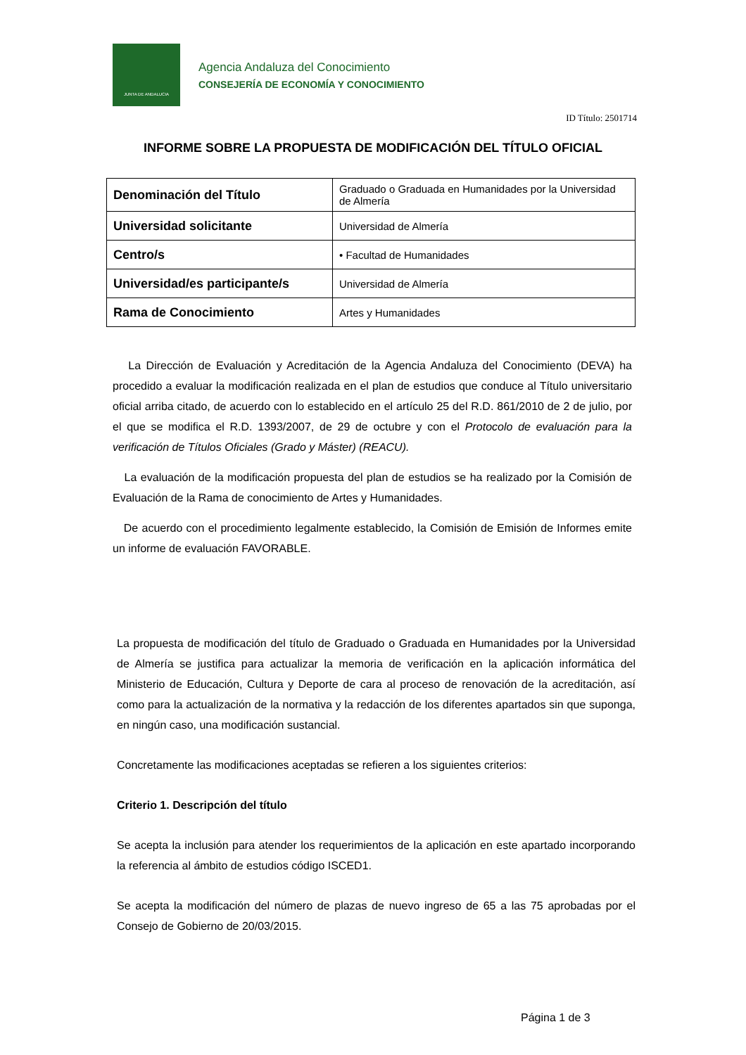JUNTA DE ANDALUCIA
Agencia Andaluza del Conocimiento
CONSEJERÍA DE ECONOMÍA Y CONOCIMIENTO
ID Título: 2501714
INFORME SOBRE LA PROPUESTA DE MODIFICACIÓN DEL TÍTULO OFICIAL
| Denominación del Título | Graduado o Graduada en Humanidades por la Universidad de Almería |
| Universidad solicitante | Universidad de Almería |
| Centro/s | • Facultad de Humanidades |
| Universidad/es participante/s | Universidad de Almería |
| Rama de Conocimiento | Artes y Humanidades |
La Dirección de Evaluación y Acreditación de la Agencia Andaluza del Conocimiento (DEVA) ha procedido a evaluar la modificación realizada en el plan de estudios que conduce al Título universitario oficial arriba citado, de acuerdo con lo establecido en el artículo 25 del R.D. 861/2010 de 2 de julio, por el que se modifica el R.D. 1393/2007, de 29 de octubre y con el Protocolo de evaluación para la verificación de Títulos Oficiales (Grado y Máster) (REACU).
La evaluación de la modificación propuesta del plan de estudios se ha realizado por la Comisión de Evaluación de la Rama de conocimiento de Artes y Humanidades.
De acuerdo con el procedimiento legalmente establecido, la Comisión de Emisión de Informes emite un informe de evaluación FAVORABLE.
La propuesta de modificación del título de Graduado o Graduada en Humanidades por la Universidad de Almería se justifica para actualizar la memoria de verificación en la aplicación informática del Ministerio de Educación, Cultura y Deporte de cara al proceso de renovación de la acreditación, así como para la actualización de la normativa y la redacción de los diferentes apartados sin que suponga, en ningún caso, una modificación sustancial.
Concretamente las modificaciones aceptadas se refieren a los siguientes criterios:
Criterio 1. Descripción del título
Se acepta la inclusión para atender los requerimientos de la aplicación en este apartado incorporando la referencia al ámbito de estudios código ISCED1.
Se acepta la modificación del número de plazas de nuevo ingreso de 65 a las 75 aprobadas por el Consejo de Gobierno de 20/03/2015.
Página 1 de 3